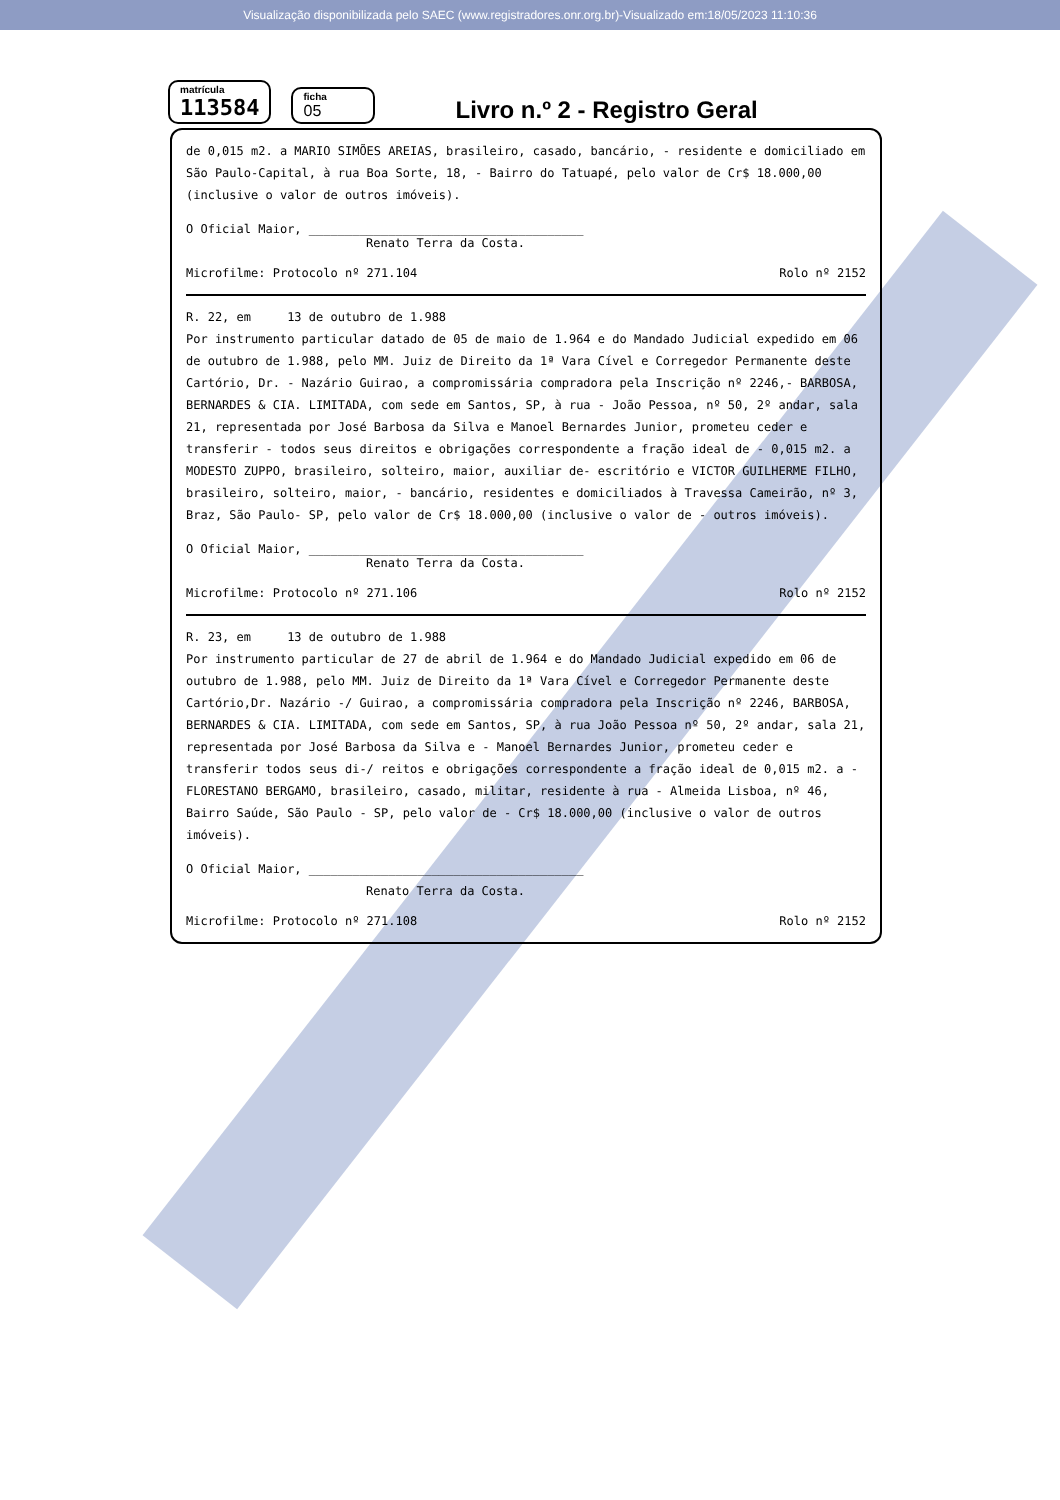Visualização disponibilizada pelo SAEC (www.registradores.onr.org.br)-Visualizado em:18/05/2023 11:10:36
matrícula
113584
ficha
05
Livro n.º 2 - Registro Geral
de 0,015 m2. a MARIO SIMÕES AREIAS, brasileiro, casado, bancário, - residente e domiciliado em São Paulo-Capital, à rua Boa Sorte, 18, - Bairro do Tatuapé, pelo valor de Cr$ 18.000,00 (inclusive o valor de outros imóveis).
O Oficial Maior, ______________________________________
Renato Terra da Costa.
Microfilme: Protocolo nº 271.104 Rolo nº 2152
R. 22, em 13 de outubro de 1.988
Por instrumento particular datado de 05 de maio de 1.964 e do Mandado Judicial expedido em 06 de outubro de 1.988, pelo MM. Juiz de Direito da 1ª Vara Cível e Corregedor Permanente deste Cartório, Dr. - Nazário Guirao, a compromissária compradora pela Inscrição nº 2246,- BARBOSA, BERNARDES & CIA. LIMITADA, com sede em Santos, SP, à rua - João Pessoa, nº 50, 2º andar, sala 21, representada por José Barbosa da Silva e Manoel Bernardes Junior, prometeu ceder e transferir - todos seus direitos e obrigações correspondente a fração ideal de - 0,015 m2. a MODESTO ZUPPO, brasileiro, solteiro, maior, auxiliar de- escritório e VICTOR GUILHERME FILHO, brasileiro, solteiro, maior, - bancário, residentes e domiciliados à Travessa Cameirão, nº 3, Braz, São Paulo- SP, pelo valor de Cr$ 18.000,00 (inclusive o valor de - outros imóveis).
O Oficial Maior, ______________________________________
Renato Terra da Costa.
Microfilme: Protocolo nº 271.106 Rolo nº 2152
R. 23, em 13 de outubro de 1.988
Por instrumento particular de 27 de abril de 1.964 e do Mandado Judicial expedido em 06 de outubro de 1.988, pelo MM. Juiz de Direito da 1ª Vara Cível e Corregedor Permanente deste Cartório,Dr. Nazário -/ Guirao, a compromissária compradora pela Inscrição nº 2246, BARBOSA, BERNARDES & CIA. LIMITADA, com sede em Santos, SP, à rua João Pessoa nº 50, 2º andar, sala 21, representada por José Barbosa da Silva e - Manoel Bernardes Junior, prometeu ceder e transferir todos seus di-/ reitos e obrigações correspondente a fração ideal de 0,015 m2. a - FLORESTANO BERGAMO, brasileiro, casado, militar, residente à rua - Almeida Lisboa, nº 46, Bairro Saúde, São Paulo - SP, pelo valor de - Cr$ 18.000,00 (inclusive o valor de outros imóveis).
O Oficial Maior, ______________________________________
Renato Terra da Costa.
Microfilme: Protocolo nº 271.108 Rolo nº 2152